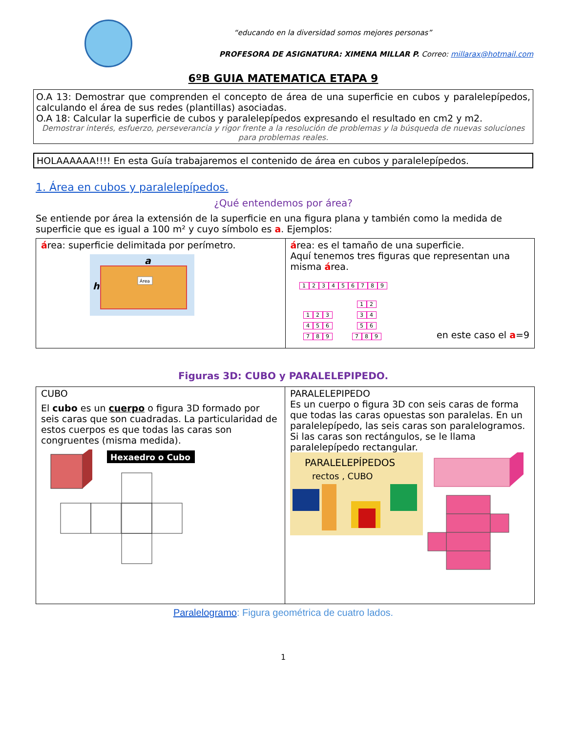“educando en la diversidad somos mejores personas”
PROFESORA DE ASIGNATURA: XIMENA MILLAR P. Correo: millarax@hotmail.com
6ºB GUIA MATEMATICA ETAPA 9
O.A 13: Demostrar que comprenden el concepto de área de una superficie en cubos y paralelepípedos, calculando el área de sus redes (plantillas) asociadas.
O.A 18: Calcular la superficie de cubos y paralelepípedos expresando el resultado en cm2 y m2.
Demostrar interés, esfuerzo, perseverancia y rigor frente a la resolución de problemas y la búsqueda de nuevas soluciones para problemas reales.
HOLAAAAAA!!!! En esta Guía trabajaremos el contenido de área en cubos y paralelepípedos.
1. Área en cubos y paralelepípedos.
¿Qué entendemos por área?
Se entiende por área la extensión de la superficie en una figura plana y también como la medida de superficie que es igual a 100 m² y cuyo símbolo es a. Ejemplos:
| á rea: superficie delimitada por perímetro. a h Área | á rea: es el tamaño de una superficie. Aquí tenemos tres figuras que representan una misma á rea. 1 2 3 4 5 6 7 8 9 1 2 3 4 5 6 7 8 9 1 2 3 4 5 6 7 8 9 en este caso el a =9 |
Figuras 3D: CUBO y PARALELEPIPEDO.
| CUBO El cubo es un cuerpo o figura 3D formado por seis caras que son cuadradas. La particularidad de estos cuerpos es que todas las caras son congruentes (misma medida). Hexaedro o Cubo | PARALELEPIPEDO Es un cuerpo o figura 3D con seis caras de forma que todas las caras opuestas son paralelas. En un paralelepípedo, las seis caras son paralelogramos. Si las caras son rectángulos, se le llama paralelepípedo rectangular. PARALELEPÍPEDOS rectos , CUBO |
Paralelogramo: Figura geométrica de cuatro lados.
1